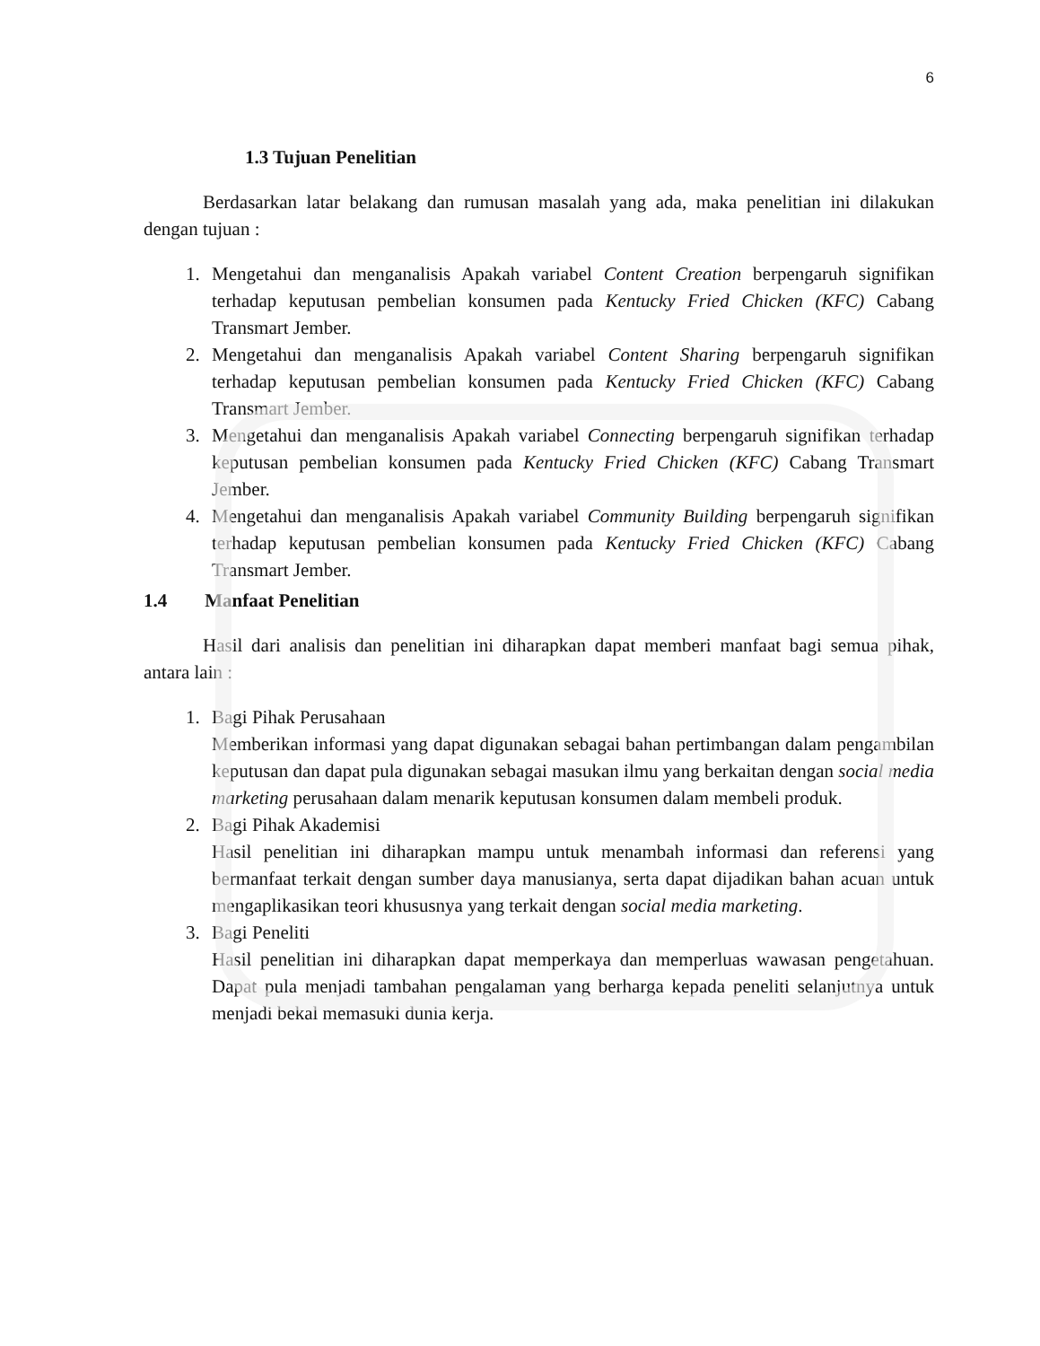6
1.3 Tujuan Penelitian
Berdasarkan latar belakang dan rumusan masalah yang ada, maka penelitian ini dilakukan dengan tujuan :
1. Mengetahui dan menganalisis Apakah variabel Content Creation berpengaruh signifikan terhadap keputusan pembelian konsumen pada Kentucky Fried Chicken (KFC) Cabang Transmart Jember.
2. Mengetahui dan menganalisis Apakah variabel Content Sharing berpengaruh signifikan terhadap keputusan pembelian konsumen pada Kentucky Fried Chicken (KFC) Cabang Transmart Jember.
3. Mengetahui dan menganalisis Apakah variabel Connecting berpengaruh signifikan terhadap keputusan pembelian konsumen pada Kentucky Fried Chicken (KFC) Cabang Transmart Jember.
4. Mengetahui dan menganalisis Apakah variabel Community Building berpengaruh signifikan terhadap keputusan pembelian konsumen pada Kentucky Fried Chicken (KFC) Cabang Transmart Jember.
1.4 Manfaat Penelitian
Hasil dari analisis dan penelitian ini diharapkan dapat memberi manfaat bagi semua pihak, antara lain :
1. Bagi Pihak Perusahaan
Memberikan informasi yang dapat digunakan sebagai bahan pertimbangan dalam pengambilan keputusan dan dapat pula digunakan sebagai masukan ilmu yang berkaitan dengan social media marketing perusahaan dalam menarik keputusan konsumen dalam membeli produk.
2. Bagi Pihak Akademisi
Hasil penelitian ini diharapkan mampu untuk menambah informasi dan referensi yang bermanfaat terkait dengan sumber daya manusianya, serta dapat dijadikan bahan acuan untuk mengaplikasikan teori khususnya yang terkait dengan social media marketing.
3. Bagi Peneliti
Hasil penelitian ini diharapkan dapat memperkaya dan memperluas wawasan pengetahuan. Dapat pula menjadi tambahan pengalaman yang berharga kepada peneliti selanjutnya untuk menjadi bekal memasuki dunia kerja.